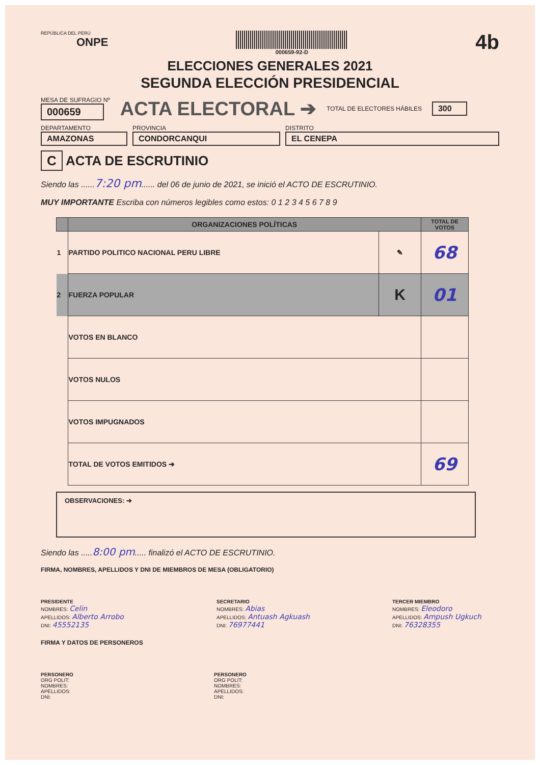REPÚBLICA DEL PERÚ
ONPE
000659-92-D
4b
ELECCIONES GENERALES 2021
SEGUNDA ELECCIÓN PRESIDENCIAL
MESA DE SUFRAGIO Nº
000659
ACTA ELECTORAL ➔
TOTAL DE ELECTORES HÁBILES
300
DEPARTAMENTO
AMAZONAS
PROVINCIA
CONDORCANQUI
DISTRITO
EL CENEPA
C ACTA DE ESCRUTINIO
Siendo las ......7:20 pm...... del 06 de junio de 2021, se inició el ACTO DE ESCRUTINIO.
MUY IMPORTANTE Escriba con números legibles como estos: 0 1 2 3 4 5 6 7 8 9
| | ORGANIZACIONES POLÍTICAS | | TOTAL DE VOTOS |
| --- | --- | --- | --- |
| 1 | PARTIDO POLITICO NACIONAL PERU LIBRE | ✎ | 68 |
| 2 | FUERZA POPULAR | K | 01 |
| | VOTOS EN BLANCO | | |
| | VOTOS NULOS | | |
| | VOTOS IMPUGNADOS | | |
| | TOTAL DE VOTOS EMITIDOS ➔ | | 69 |
OBSERVACIONES: ➔
Siendo las .....8:00 pm..... finalizó el ACTO DE ESCRUTINIO.
FIRMA, NOMBRES, APELLIDOS Y DNI DE MIEMBROS DE MESA (OBLIGATORIO)
PRESIDENTE
NOMBRES: Celin
APELLIDOS: Alberto Arrobo
DNI: 45552135
SECRETARIO
NOMBRES: Abias
APELLIDOS: Antuash Agkuash
DNI: 76977441
TERCER MIEMBRO
NOMBRES: Eleodoro
APELLIDOS: Ampush Ugkuch
DNI: 76328355
FIRMA Y DATOS DE PERSONEROS
PERSONERO
ORG POLIT:
NOMBRES:
APELLIDOS:
DNI:
PERSONERO
ORG POLIT:
NOMBRES:
APELLIDOS:
DNI: